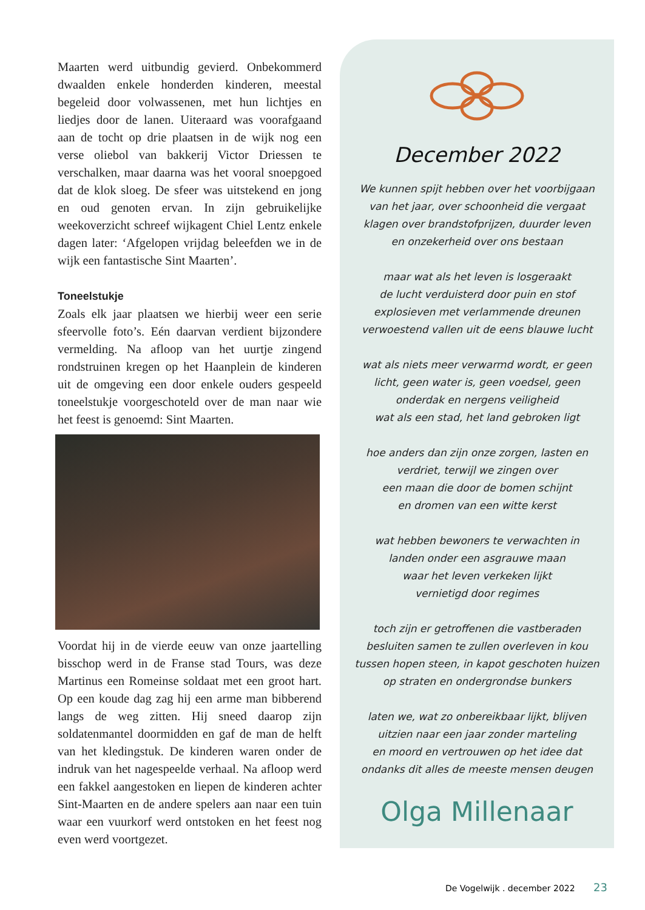Maarten werd uitbundig gevierd. Onbekommerd dwaalden enkele honderden kinderen, meestal begeleid door volwassenen, met hun lichtjes en liedjes door de lanen. Uiteraard was voorafgaand aan de tocht op drie plaatsen in de wijk nog een verse oliebol van bakkerij Victor Driessen te verschalken, maar daarna was het vooral snoepgoed dat de klok sloeg. De sfeer was uitstekend en jong en oud genoten ervan. In zijn gebruikelijke weekoverzicht schreef wijkagent Chiel Lentz enkele dagen later: ‘Afgelopen vrijdag beleefden we in de wijk een fantastische Sint Maarten’.
Toneelstukje
Zoals elk jaar plaatsen we hierbij weer een serie sfeervolle foto’s. Eén daarvan verdient bijzondere vermelding. Na afloop van het uurtje zingend rondstruinen kregen op het Haanplein de kinderen uit de omgeving een door enkele ouders gespeeld toneelstukje voorgeschoteld over de man naar wie het feest is genoemd: Sint Maarten.
Voordat hij in de vierde eeuw van onze jaartelling bisschop werd in de Franse stad Tours, was deze Martinus een Romeinse soldaat met een groot hart. Op een koude dag zag hij een arme man bibberend langs de weg zitten. Hij sneed daarop zijn soldatenmantel doormidden en gaf de man de helft van het kledingstuk. De kinderen waren onder de indruk van het nagespeelde verhaal. Na afloop werd een fakkel aangestoken en liepen de kinderen achter Sint-Maarten en de andere spelers aan naar een tuin waar een vuurkorf werd ontstoken en het feest nog even werd voortgezet.
December 2022
We kunnen spijt hebben over het voorbijgaan
van het jaar, over schoonheid die vergaat
klagen over brandstofprijzen, duurder leven
en onzekerheid over ons bestaan
maar wat als het leven is losgeraakt
de lucht verduisterd door puin en stof
explosieven met verlammende dreunen
verwoestend vallen uit de eens blauwe lucht
wat als niets meer verwarmd wordt, er geen
licht, geen water is, geen voedsel, geen
onderdak en nergens veiligheid
wat als een stad, het land gebroken ligt
hoe anders dan zijn onze zorgen, lasten en
verdriet, terwijl we zingen over
een maan die door de bomen schijnt
en dromen van een witte kerst
wat hebben bewoners te verwachten in
landen onder een asgrauwe maan
waar het leven verkeken lijkt
vernietigd door regimes
toch zijn er getroffenen die vastberaden
besluiten samen te zullen overleven in kou
tussen hopen steen, in kapot geschoten huizen
op straten en ondergrondse bunkers
laten we, wat zo onbereikbaar lijkt, blijven
uitzien naar een jaar zonder marteling
en moord en vertrouwen op het idee dat
ondanks dit alles de meeste mensen deugen
Olga Millenaar
De Vogelwijk . december 2022 23